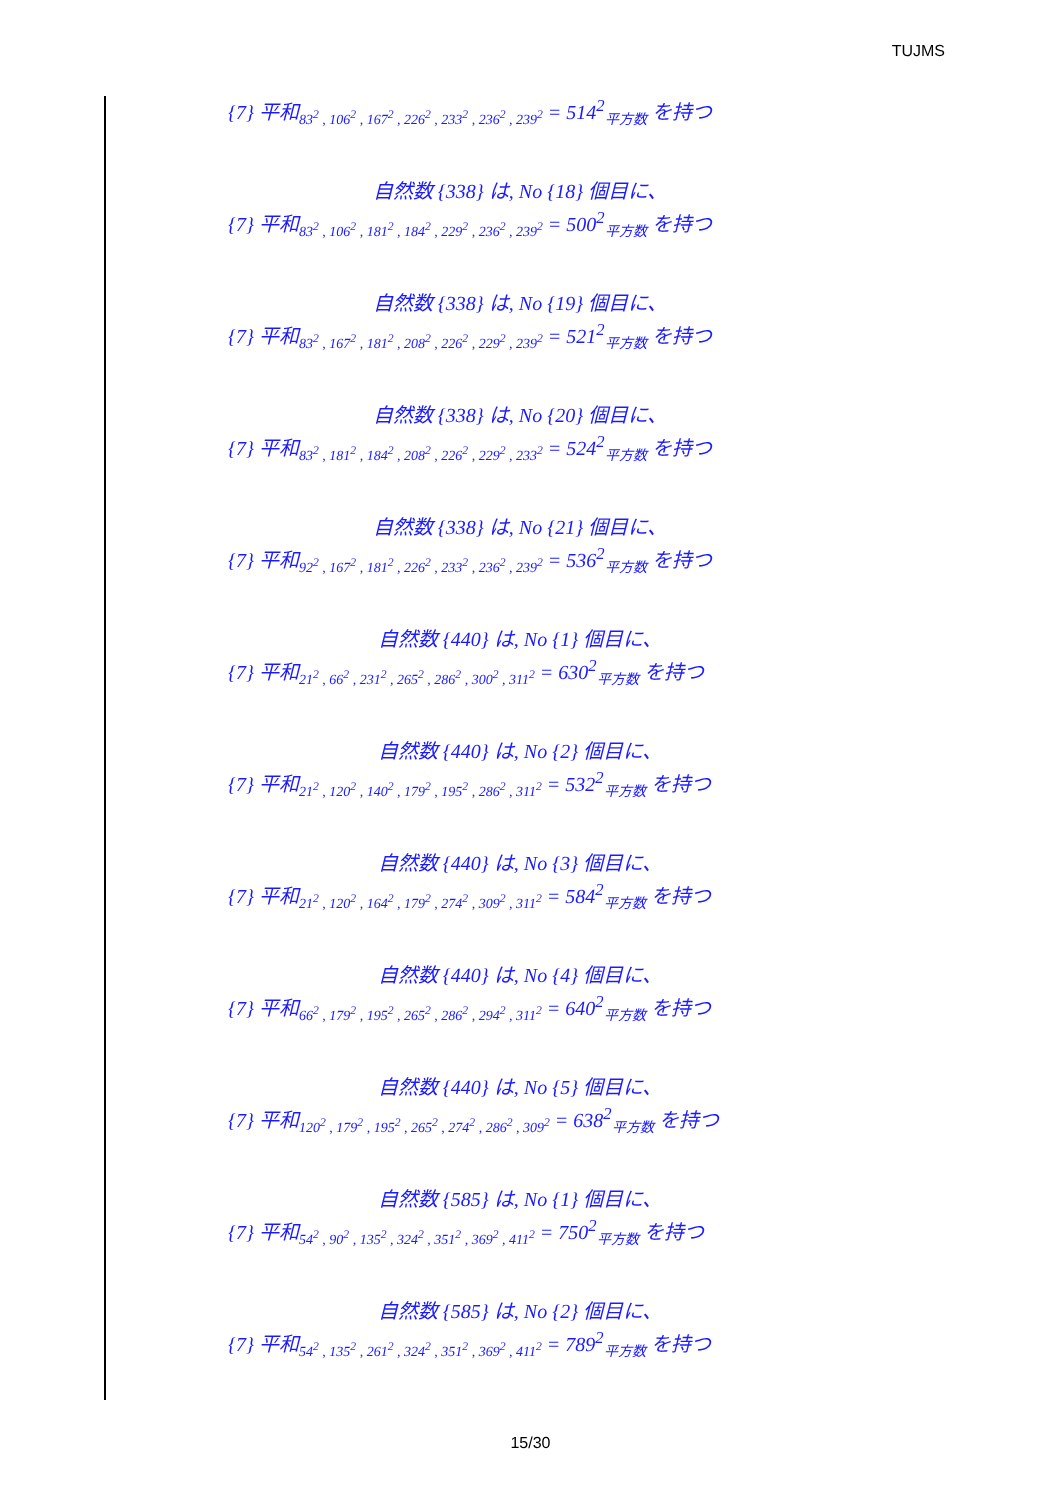TUJMS
{7} 平和<sub>83<sup>2</sup> , 106<sup>2</sup> , 167<sup>2</sup> , 226<sup>2</sup> , 233<sup>2</sup> , 236<sup>2</sup> , 239<sup>2</sup></sub> = 514<sup>2</sup><sub>平方数</sub> を持つ
自然数 {338} は, No {18} 個目に、
{7} 平和<sub>83<sup>2</sup> , 106<sup>2</sup> , 181<sup>2</sup> , 184<sup>2</sup> , 229<sup>2</sup> , 236<sup>2</sup> , 239<sup>2</sup></sub> = 500<sup>2</sup><sub>平方数</sub> を持つ
自然数 {338} は, No {19} 個目に、
{7} 平和<sub>83<sup>2</sup> , 167<sup>2</sup> , 181<sup>2</sup> , 208<sup>2</sup> , 226<sup>2</sup> , 229<sup>2</sup> , 239<sup>2</sup></sub> = 521<sup>2</sup><sub>平方数</sub> を持つ
自然数 {338} は, No {20} 個目に、
{7} 平和<sub>83<sup>2</sup> , 181<sup>2</sup> , 184<sup>2</sup> , 208<sup>2</sup> , 226<sup>2</sup> , 229<sup>2</sup> , 233<sup>2</sup></sub> = 524<sup>2</sup><sub>平方数</sub> を持つ
自然数 {338} は, No {21} 個目に、
{7} 平和<sub>92<sup>2</sup> , 167<sup>2</sup> , 181<sup>2</sup> , 226<sup>2</sup> , 233<sup>2</sup> , 236<sup>2</sup> , 239<sup>2</sup></sub> = 536<sup>2</sup><sub>平方数</sub> を持つ
自然数 {440} は, No {1} 個目に、
{7} 平和<sub>21<sup>2</sup> , 66<sup>2</sup> , 231<sup>2</sup> , 265<sup>2</sup> , 286<sup>2</sup> , 300<sup>2</sup> , 311<sup>2</sup></sub> = 630<sup>2</sup><sub>平方数</sub> を持つ
自然数 {440} は, No {2} 個目に、
{7} 平和<sub>21<sup>2</sup> , 120<sup>2</sup> , 140<sup>2</sup> , 179<sup>2</sup> , 195<sup>2</sup> , 286<sup>2</sup> , 311<sup>2</sup></sub> = 532<sup>2</sup><sub>平方数</sub> を持つ
自然数 {440} は, No {3} 個目に、
{7} 平和<sub>21<sup>2</sup> , 120<sup>2</sup> , 164<sup>2</sup> , 179<sup>2</sup> , 274<sup>2</sup> , 309<sup>2</sup> , 311<sup>2</sup></sub> = 584<sup>2</sup><sub>平方数</sub> を持つ
自然数 {440} は, No {4} 個目に、
{7} 平和<sub>66<sup>2</sup> , 179<sup>2</sup> , 195<sup>2</sup> , 265<sup>2</sup> , 286<sup>2</sup> , 294<sup>2</sup> , 311<sup>2</sup></sub> = 640<sup>2</sup><sub>平方数</sub> を持つ
自然数 {440} は, No {5} 個目に、
{7} 平和<sub>120<sup>2</sup> , 179<sup>2</sup> , 195<sup>2</sup> , 265<sup>2</sup> , 274<sup>2</sup> , 286<sup>2</sup> , 309<sup>2</sup></sub> = 638<sup>2</sup><sub>平方数</sub> を持つ
自然数 {585} は, No {1} 個目に、
{7} 平和<sub>54<sup>2</sup> , 90<sup>2</sup> , 135<sup>2</sup> , 324<sup>2</sup> , 351<sup>2</sup> , 369<sup>2</sup> , 411<sup>2</sup></sub> = 750<sup>2</sup><sub>平方数</sub> を持つ
自然数 {585} は, No {2} 個目に、
{7} 平和<sub>54<sup>2</sup> , 135<sup>2</sup> , 261<sup>2</sup> , 324<sup>2</sup> , 351<sup>2</sup> , 369<sup>2</sup> , 411<sup>2</sup></sub> = 789<sup>2</sup><sub>平方数</sub> を持つ
15/30